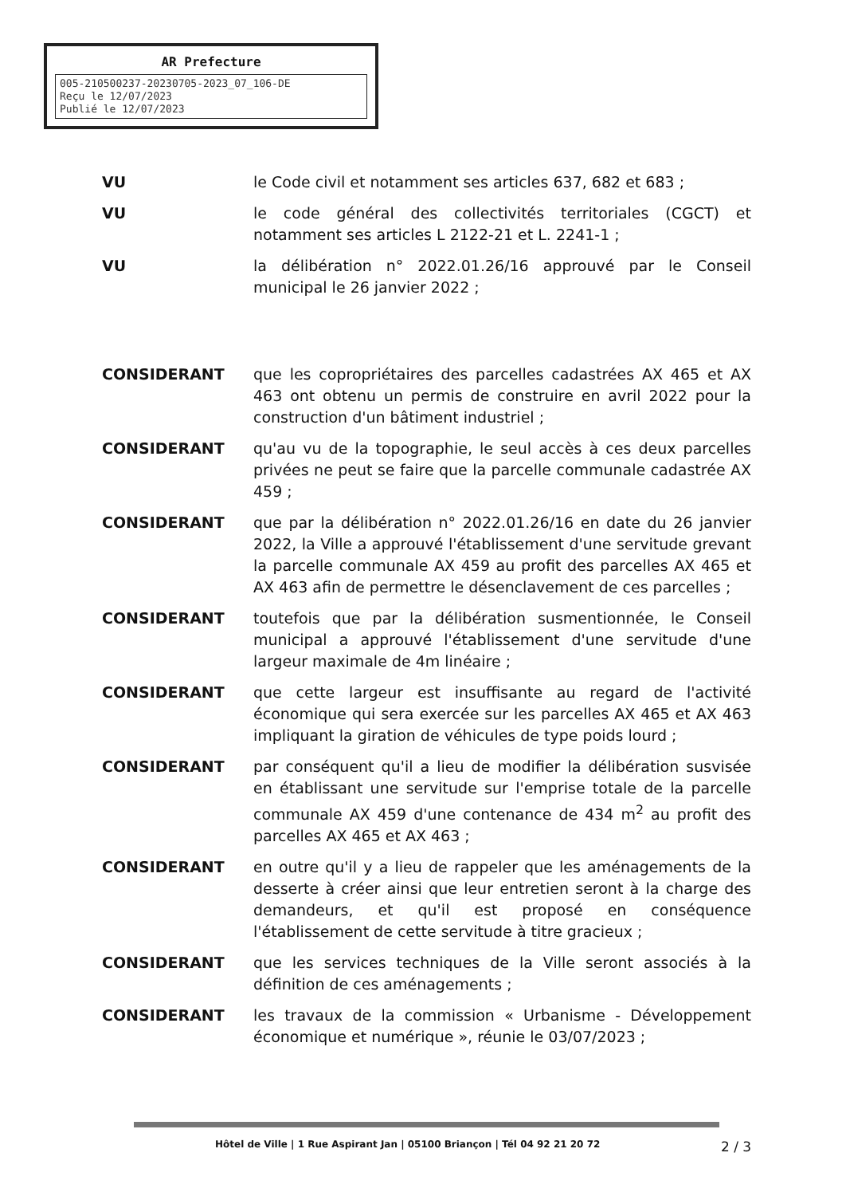AR Prefecture
005-210500237-20230705-2023_07_106-DE
Reçu le 12/07/2023
Publié le 12/07/2023
VU le Code civil et notamment ses articles 637, 682 et 683 ;
VU le code général des collectivités territoriales (CGCT) et notamment ses articles L 2122-21 et L. 2241-1 ;
VU la délibération n° 2022.01.26/16 approuvé par le Conseil municipal le 26 janvier 2022 ;
CONSIDERANT que les copropriétaires des parcelles cadastrées AX 465 et AX 463 ont obtenu un permis de construire en avril 2022 pour la construction d'un bâtiment industriel ;
CONSIDERANT qu'au vu de la topographie, le seul accès à ces deux parcelles privées ne peut se faire que la parcelle communale cadastrée AX 459 ;
CONSIDERANT que par la délibération n° 2022.01.26/16 en date du 26 janvier 2022, la Ville a approuvé l'établissement d'une servitude grevant la parcelle communale AX 459 au profit des parcelles AX 465 et AX 463 afin de permettre le désenclavement de ces parcelles ;
CONSIDERANT toutefois que par la délibération susmentionnée, le Conseil municipal a approuvé l'établissement d'une servitude d'une largeur maximale de 4m linéaire ;
CONSIDERANT que cette largeur est insuffisante au regard de l'activité économique qui sera exercée sur les parcelles AX 465 et AX 463 impliquant la giration de véhicules de type poids lourd ;
CONSIDERANT par conséquent qu'il a lieu de modifier la délibération susvisée en établissant une servitude sur l'emprise totale de la parcelle communale AX 459 d'une contenance de 434 m<sup>2</sup> au profit des parcelles AX 465 et AX 463 ;
CONSIDERANT en outre qu'il y a lieu de rappeler que les aménagements de la desserte à créer ainsi que leur entretien seront à la charge des demandeurs, et qu'il est proposé en conséquence l'établissement de cette servitude à titre gracieux ;
CONSIDERANT que les services techniques de la Ville seront associés à la définition de ces aménagements ;
CONSIDERANT les travaux de la commission « Urbanisme - Développement économique et numérique », réunie le 03/07/2023 ;
Hôtel de Ville | 1 Rue Aspirant Jan | 05100 Briançon | Tél 04 92 21 20 72
2 / 3